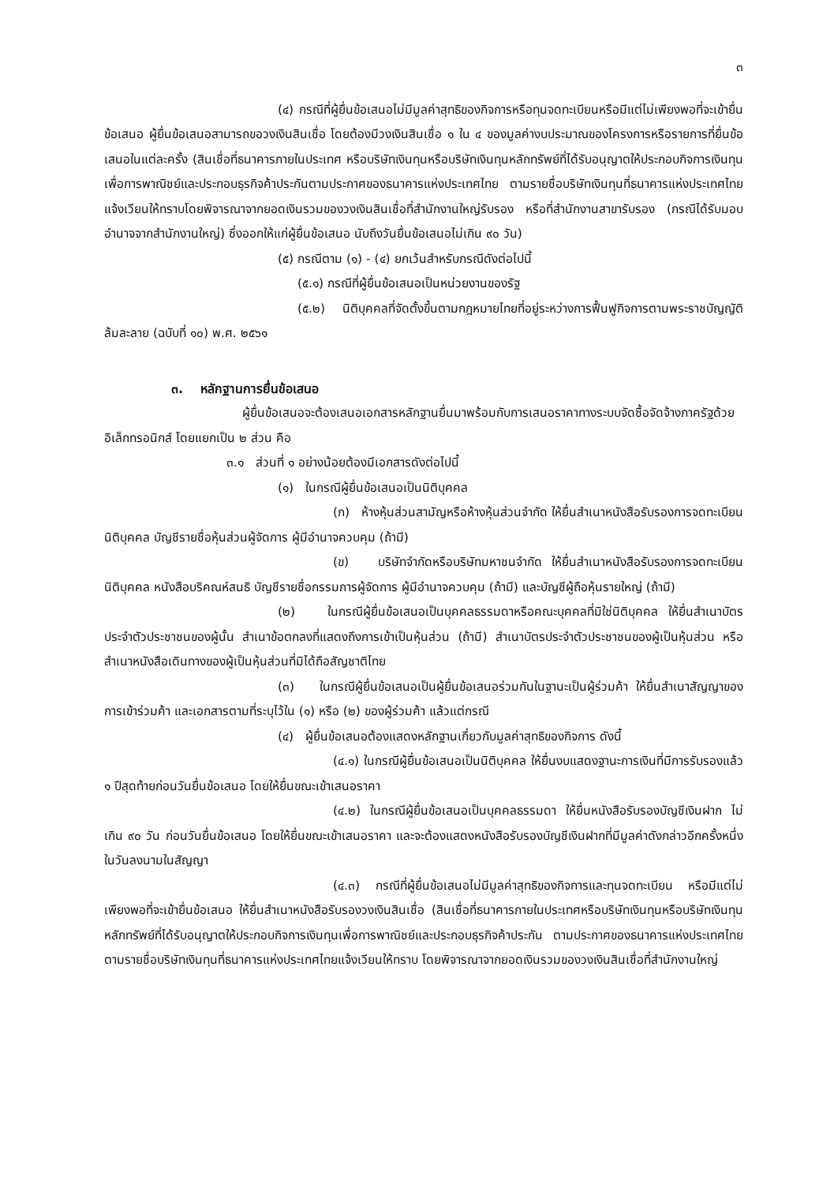๓
(๔) กรณีที่ผู้ยื่นข้อเสนอไม่มีมูลค่าสุทธิของกิจการหรือทุนจดทะเบียนหรือมีแต่ไม่เพียงพอที่จะเข้ายื่นข้อเสนอ ผู้ยื่นข้อเสนอสามารถขอวงเงินสินเชื่อ โดยต้องมีวงเงินสินเชื่อ ๑ ใน ๔ ของมูลค่างบประมาณของโครงการหรือรายการที่ยื่นข้อเสนอในแต่ละครั้ง (สินเชื่อที่ธนาคารภายในประเทศ หรือบริษัทเงินทุนหรือบริษัทเงินทุนหลักทรัพย์ที่ได้รับอนุญาตให้ประกอบกิจการเงินทุนเพื่อการพาณิชย์และประกอบธุรกิจค้าประกันตามประกาศของธนาคารแห่งประเทศไทย ตามรายชื่อบริษัทเงินทุนที่ธนาคารแห่งประเทศไทยแจ้งเวียนให้ทราบโดยพิจารณาจากยอดเงินรวมของวงเงินสินเชื่อที่สำนักงานใหญ่รับรอง หรือที่สำนักงานสาขารับรอง (กรณีได้รับมอบอำนาจจากสำนักงานใหญ่) ซึ่งออกให้แก่ผู้ยื่นข้อเสนอ นับถึงวันยื่นข้อเสนอไม่เกิน ๙๐ วัน)
(๕) กรณีตาม (๑) - (๔) ยกเว้นสำหรับกรณีดังต่อไปนี้
(๕.๑) กรณีที่ผู้ยื่นข้อเสนอเป็นหน่วยงานของรัฐ
(๕.๒) นิติบุคคลที่จัดตั้งขึ้นตามกฎหมายไทยที่อยู่ระหว่างการฟื้นฟูกิจการตามพระราชบัญญัติล้มละลาย (ฉบับที่ ๑๐) พ.ศ. ๒๕๖๑
๓. หลักฐานการยื่นข้อเสนอ
ผู้ยื่นข้อเสนอจะต้องเสนอเอกสารหลักฐานยื่นมาพร้อมกับการเสนอราคาทางระบบจัดซื้อจัดจ้างภาครัฐด้วยอิเล็กทรอนิกส์ โดยแยกเป็น ๒ ส่วน คือ
๓.๑ ส่วนที่ ๑ อย่างน้อยต้องมีเอกสารดังต่อไปนี้
(๑) ในกรณีผู้ยื่นข้อเสนอเป็นนิติบุคคล
(ก) ห้างหุ้นส่วนสามัญหรือห้างหุ้นส่วนจำกัด ให้ยื่นสำเนาหนังสือรับรองการจดทะเบียนนิติบุคคล บัญชีรายชื่อหุ้นส่วนผู้จัดการ ผู้มีอำนาจควบคุม (ถ้ามี)
(ข) บริษัทจำกัดหรือบริษัทมหาชนจำกัด ให้ยื่นสำเนาหนังสือรับรองการจดทะเบียน นิติบุคคล หนังสือบริคณห์สนธิ บัญชีรายชื่อกรรมการผู้จัดการ ผู้มีอำนาจควบคุม (ถ้ามี) และบัญชีผู้ถือหุ้นรายใหญ่ (ถ้ามี)
(๒) ในกรณีผู้ยื่นข้อเสนอเป็นบุคคลธรรมดาหรือคณะบุคคลที่มิใช่นิติบุคคล ให้ยื่นสำเนาบัตรประจำตัวประชาชนของผู้นั้น สำเนาข้อตกลงที่แสดงถึงการเข้าเป็นหุ้นส่วน (ถ้ามี) สำเนาบัตรประจำตัวประชาชนของผู้เป็นหุ้นส่วน หรือสำเนาหนังสือเดินทางของผู้เป็นหุ้นส่วนที่มิได้ถือสัญชาติไทย
(๓) ในกรณีผู้ยื่นข้อเสนอเป็นผู้ยื่นข้อเสนอร่วมกันในฐานะเป็นผู้ร่วมค้า ให้ยื่นสำเนาสัญญาของการเข้าร่วมค้า และเอกสารตามที่ระบุไว้ใน (๑) หรือ (๒) ของผู้ร่วมค้า แล้วแต่กรณี
(๔) ผู้ยื่นข้อเสนอต้องแสดงหลักฐานเกี่ยวกับมูลค่าสุทธิของกิจการ ดังนี้
(๔.๑) ในกรณีผู้ยื่นข้อเสนอเป็นนิติบุคคล ให้ยื่นงบแสดงฐานะการเงินที่มีการรับรองแล้ว ๑ ปีสุดท้ายก่อนวันยื่นข้อเสนอ โดยให้ยื่นขณะเข้าเสนอราคา
(๔.๒) ในกรณีผู้ยื่นข้อเสนอเป็นบุคคลธรรมดา ให้ยื่นหนังสือรับรองบัญชีเงินฝาก ไม่เกิน ๙๐ วัน ก่อนวันยื่นข้อเสนอ โดยให้ยื่นขณะเข้าเสนอราคา และจะต้องแสดงหนังสือรับรองบัญชีเงินฝากที่มีมูลค่าดังกล่าวอีกครั้งหนึ่งในวันลงนามในสัญญา
(๔.๓) กรณีที่ผู้ยื่นข้อเสนอไม่มีมูลค่าสุทธิของกิจการและทุนจดทะเบียน หรือมีแต่ไม่เพียงพอที่จะเข้ายื่นข้อเสนอ ให้ยื่นสำเนาหนังสือรับรองวงเงินสินเชื่อ (สินเชื่อที่ธนาคารภายในประเทศหรือบริษัทเงินทุนหรือบริษัทเงินทุนหลักทรัพย์ที่ได้รับอนุญาตให้ประกอบกิจการเงินทุนเพื่อการพาณิชย์และประกอบธุรกิจค้าประกัน ตามประกาศของธนาคารแห่งประเทศไทย ตามรายชื่อบริษัทเงินทุนที่ธนาคารแห่งประเทศไทยแจ้งเวียนให้ทราบ โดยพิจารณาจากยอดเงินรวมของวงเงินสินเชื่อที่สำนักงานใหญ่